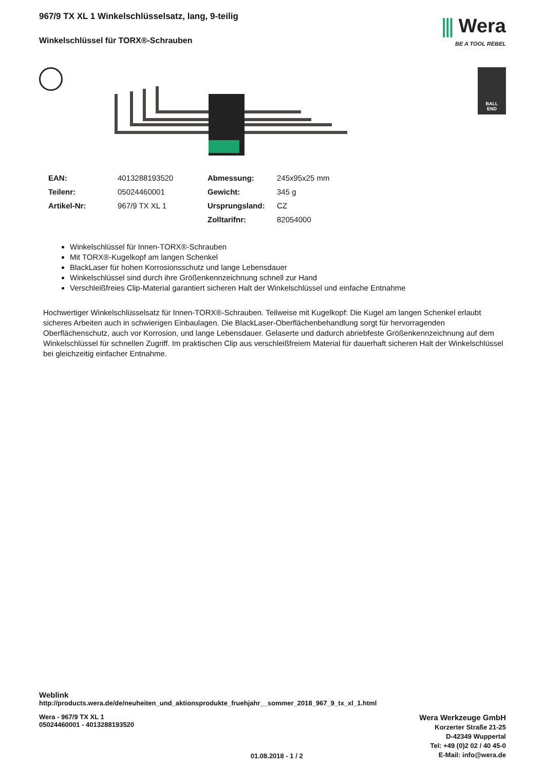967/9 TX XL 1 Winkelschlüsselsatz, lang, 9-teilig
Winkelschlüssel für TORX®-Schrauben
⫼ Wera
BE A TOOL REBEL
BALL
END
| EAN: | 4013288193520 | Abmessung: | 245x95x25 mm |
| Teilenr: | 05024460001 | Gewicht: | 345 g |
| Artikel-Nr: | 967/9 TX XL 1 | Ursprungsland: | CZ |
| | | Zolltarifnr: | 82054000 |
Winkelschlüssel für Innen-TORX®-Schrauben
Mit TORX®-Kugelkopf am langen Schenkel
BlackLaser für hohen Korrosionsschutz und lange Lebensdauer
Winkelschlüssel sind durch ihre Größenkennzeichnung schnell zur Hand
Verschleißfreies Clip-Material garantiert sicheren Halt der Winkelschlüssel und einfache Entnahme
Hochwertiger Winkelschlüsselsatz für Innen-TORX®-Schrauben. Teilweise mit Kugelkopf: Die Kugel am langen Schenkel erlaubt sicheres Arbeiten auch in schwierigen Einbaulagen. Die BlackLaser-Oberflächenbehandlung sorgt für hervorragenden Oberflächenschutz, auch vor Korrosion, und lange Lebensdauer. Gelaserte und dadurch abriebfeste Größenkennzeichnung auf dem Winkelschlüssel für schnellen Zugriff. Im praktischen Clip aus verschleißfreiem Material für dauerhaft sicheren Halt der Winkelschlüssel bei gleichzeitig einfacher Entnahme.
Weblink
http://products.wera.de/de/neuheiten_und_aktionsprodukte_fruehjahr__sommer_2018_967_9_tx_xl_1.html
Wera - 967/9 TX XL 1
05024460001 - 4013288193520
01.08.2018 - 1 / 2
Wera Werkzeuge GmbH
Korzerter Straße 21-25
D-42349 Wuppertal
Tel: +49 (0)2 02 / 40 45-0
E-Mail: info@wera.de